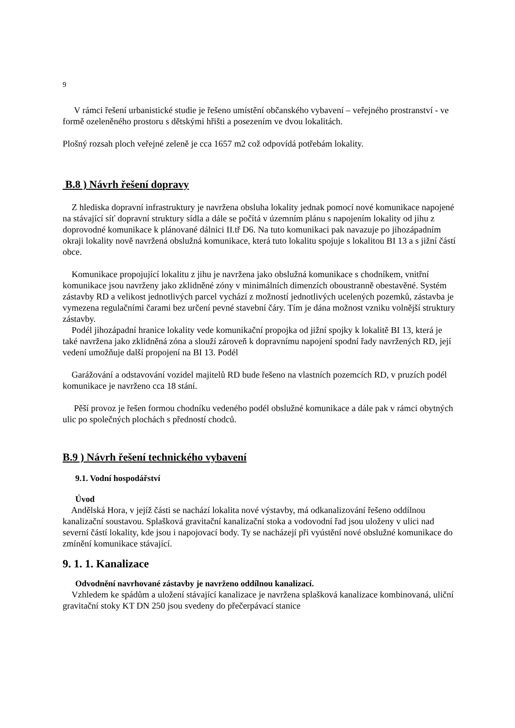9
V rámci řešení urbanistické studie je řešeno umístění občanského vybavení – veřejného prostranství - ve formě ozeleněného prostoru s dětskými hřišti a posezením ve dvou lokalitách.
Plošný rozsah ploch veřejné zeleně je cca 1657 m2 což odpovídá potřebám lokality.
B.8 ) Návrh řešení dopravy
Z hlediska dopravní infrastruktury je navržena obsluha lokality jednak pomocí nové komunikace napojené na stávající síť dopravní struktury sídla a dále se počítá v územním plánu s napojením lokality od jihu z doprovodné komunikace k plánované dálnici II.tř D6. Na tuto komunikaci pak navazuje po jihozápadním okraji lokality nově navržená obslužná komunikace, která tuto lokalitu spojuje s lokalitou BI 13 a s jižní částí obce.
Komunikace propojující lokalitu z jihu je navržena jako obslužná komunikace s chodníkem, vnitřní komunikace jsou navrženy jako zklidněné zóny v minimálních dimenzích oboustranně obestavěné. Systém zástavby RD a velikost jednotlivých parcel vychází z možností jednotlivých ucelených pozemků, zástavba je vymezena regulačními čarami bez určení pevné stavební čáry. Tím je dána možnost vzniku volnější struktury zástavby.
Podél jihozápadní hranice lokality vede komunikační propojka od jižní spojky k lokalitě BI 13, která je také navržena jako zklidněná zóna a slouží zároveň k dopravnímu napojení spodní řady navržených RD, její vedení umožňuje další propojení na BI 13. Podél
Garážování a odstavování vozidel majitelů RD bude řešeno na vlastních pozemcích RD, v pruzích podél komunikace je navrženo cca 18 stání.
Pěší provoz je řešen formou chodníku vedeného podél obslužné komunikace a dále pak v rámci obytných ulic po společných plochách s předností chodců.
B.9 ) Návrh řešení technického vybavení
9.1. Vodní hospodářství
Úvod
Andělská Hora, v jejíž části se nachází lokalita nové výstavby, má odkanalizování řešeno oddílnou kanalizační soustavou. Splašková gravitační kanalizační stoka a vodovodní řad jsou uloženy v ulici nad severní částí lokality, kde jsou i napojovací body. Ty se nacházejí při vyústění nové obslužné komunikace do zmínění komunikace stávající.
9. 1. 1. Kanalizace
Odvodnění navrhované zástavby je navrženo oddílnou kanalizací.
Vzhledem ke spádům a uložení stávající kanalizace je navržena splašková kanalizace kombinovaná, uliční gravitační stoky KT DN 250 jsou svedeny do přečerpávací stanice